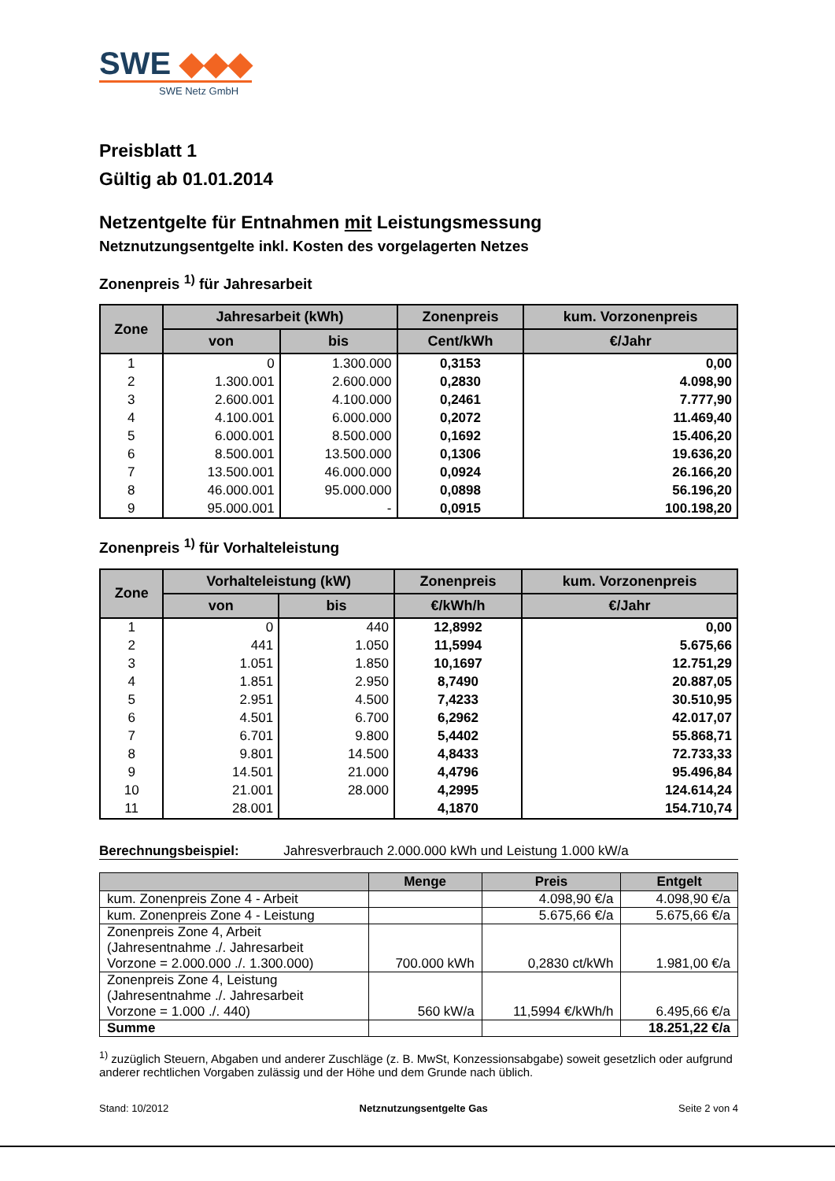SWE ◆◆◆
SWE Netz GmbH
Preisblatt 1
Gültig ab 01.01.2014
Netzentgelte für Entnahmen mit Leistungsmessung
Netznutzungsentgelte inkl. Kosten des vorgelagerten Netzes
Zonenpreis <sup>1)</sup> für Jahresarbeit
| Zone | Jahresarbeit (kWh) | | Zonenpreis | kum. Vorzonenpreis |
| --- | --- | --- | --- | --- |
| | von | bis | Cent/kWh | €/Jahr |
| 1 | 0 | 1.300.000 | 0,3153 | 0,00 |
| 2 | 1.300.001 | 2.600.000 | 0,2830 | 4.098,90 |
| 3 | 2.600.001 | 4.100.000 | 0,2461 | 7.777,90 |
| 4 | 4.100.001 | 6.000.000 | 0,2072 | 11.469,40 |
| 5 | 6.000.001 | 8.500.000 | 0,1692 | 15.406,20 |
| 6 | 8.500.001 | 13.500.000 | 0,1306 | 19.636,20 |
| 7 | 13.500.001 | 46.000.000 | 0,0924 | 26.166,20 |
| 8 | 46.000.001 | 95.000.000 | 0,0898 | 56.196,20 |
| 9 | 95.000.001 | - | 0,0915 | 100.198,20 |
Zonenpreis <sup>1)</sup> für Vorhalteleistung
| Zone | Vorhalteleistung (kW) | | Zonenpreis | kum. Vorzonenpreis |
| --- | --- | --- | --- | --- |
| | von | bis | €/kWh/h | €/Jahr |
| 1 | 0 | 440 | 12,8992 | 0,00 |
| 2 | 441 | 1.050 | 11,5994 | 5.675,66 |
| 3 | 1.051 | 1.850 | 10,1697 | 12.751,29 |
| 4 | 1.851 | 2.950 | 8,7490 | 20.887,05 |
| 5 | 2.951 | 4.500 | 7,4233 | 30.510,95 |
| 6 | 4.501 | 6.700 | 6,2962 | 42.017,07 |
| 7 | 6.701 | 9.800 | 5,4402 | 55.868,71 |
| 8 | 9.801 | 14.500 | 4,8433 | 72.733,33 |
| 9 | 14.501 | 21.000 | 4,4796 | 95.496,84 |
| 10 | 21.001 | 28.000 | 4,2995 | 124.614,24 |
| 11 | 28.001 | | 4,1870 | 154.710,74 |
Berechnungsbeispiel: Jahresverbrauch 2.000.000 kWh und Leistung 1.000 kW/a
| | Menge | Preis | Entgelt |
| --- | --- | --- | --- |
| kum. Zonenpreis Zone 4 - Arbeit | | 4.098,90 €/a | 4.098,90 €/a |
| kum. Zonenpreis Zone 4 - Leistung | | 5.675,66 €/a | 5.675,66 €/a |
| Zonenpreis Zone 4, Arbeit (Jahresentnahme ./. Jahresarbeit Vorzone = 2.000.000 ./. 1.300.000) | 700.000 kWh | 0,2830 ct/kWh | 1.981,00 €/a |
| Zonenpreis Zone 4, Leistung (Jahresentnahme ./. Jahresarbeit Vorzone = 1.000 ./. 440) | 560 kW/a | 11,5994 €/kWh/h | 6.495,66 €/a |
| Summe | | | 18.251,22 €/a |
<sup>1)</sup> zuzüglich Steuern, Abgaben und anderer Zuschläge (z. B. MwSt, Konzessionsabgabe) soweit gesetzlich oder aufgrund anderer rechtlichen Vorgaben zulässig und der Höhe und dem Grunde nach üblich.
Stand: 10/2012 Netznutzungsentgelte Gas Seite 2 von 4